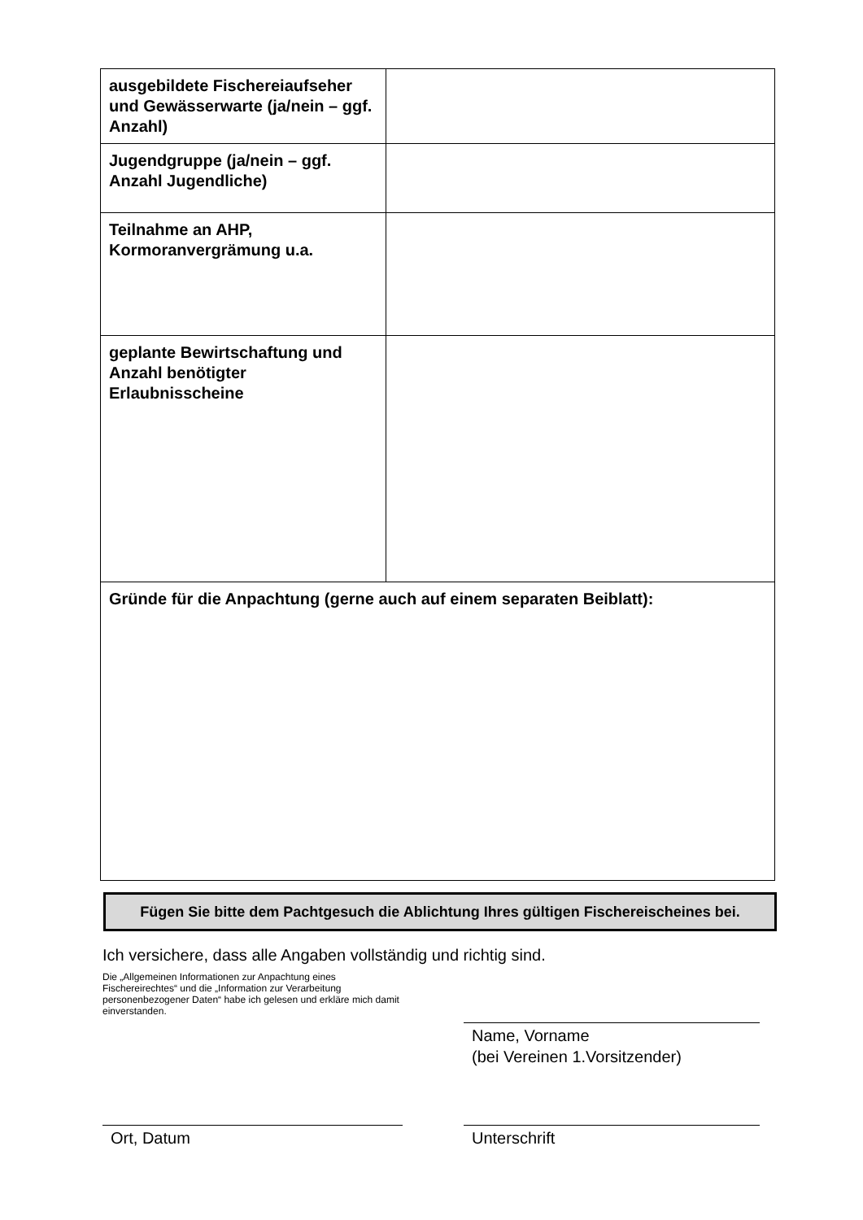| ausgebildete Fischereiaufseher und Gewässerwarte (ja/nein – ggf. Anzahl) | |
| Jugendgruppe (ja/nein – ggf. Anzahl Jugendliche) | |
| Teilnahme an AHP, Kormoranvergrämung u.a. | |
| geplante Bewirtschaftung und Anzahl benötigter Erlaubnisscheine | |
| Gründe für die Anpachtung (gerne auch auf einem separaten Beiblatt): | |
Fügen Sie bitte dem Pachtgesuch die Ablichtung Ihres gültigen Fischereischeines bei.
Ich versichere, dass alle Angaben vollständig und richtig sind.
Die „Allgemeinen Informationen zur Anpachtung eines Fischereirechtes“ und die „Information zur Verarbeitung personenbezogener Daten“ habe ich gelesen und erkläre mich damit einverstanden.
Name, Vorname
(bei Vereinen 1.Vorsitzender)
Ort, Datum Unterschrift